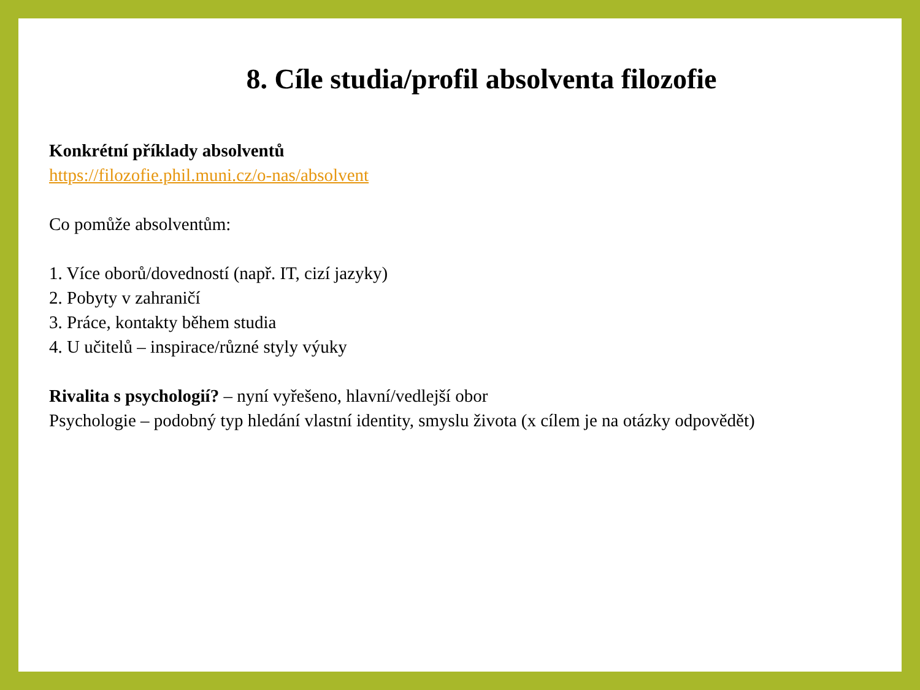8. Cíle studia/profil absolventa filozofie
Konkrétní příklady absolventů
https://filozofie.phil.muni.cz/o-nas/absolvent
Co pomůže absolventům:
1. Více oborů/dovedností (např. IT, cizí jazyky)
2. Pobyty v zahraničí
3. Práce, kontakty během studia
4. U učitelů – inspirace/různé styly výuky
Rivalita s psychologií? – nyní vyřešeno, hlavní/vedlejší obor
Psychologie – podobný typ hledání vlastní identity, smyslu života (x cílem je na otázky odpovědět)